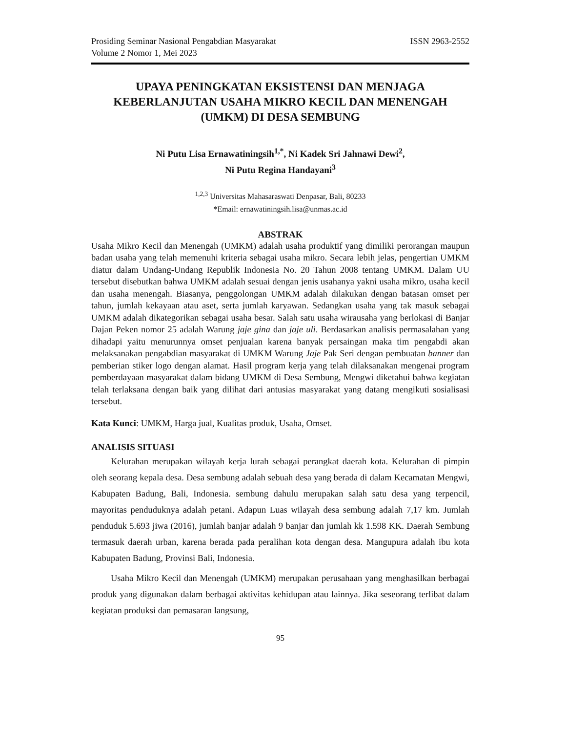Prosiding Seminar Nasional Pengabdian Masyarakat
Volume 2 Nomor 1, Mei 2023 ISSN 2963-2552
UPAYA PENINGKATAN EKSISTENSI DAN MENJAGA KEBERLANJUTAN USAHA MIKRO KECIL DAN MENENGAH (UMKM) DI DESA SEMBUNG
Ni Putu Lisa Ernawatiningsih<sup>1,*</sup>, Ni Kadek Sri Jahnawi Dewi<sup>2</sup>,
Ni Putu Regina Handayani<sup>3</sup>
<sup>1,2,3</sup> Universitas Mahasaraswati Denpasar, Bali, 80233
*Email: ernawatiningsih.lisa@unmas.ac.id
ABSTRAK
Usaha Mikro Kecil dan Menengah (UMKM) adalah usaha produktif yang dimiliki perorangan maupun badan usaha yang telah memenuhi kriteria sebagai usaha mikro. Secara lebih jelas, pengertian UMKM diatur dalam Undang-Undang Republik Indonesia No. 20 Tahun 2008 tentang UMKM. Dalam UU tersebut disebutkan bahwa UMKM adalah sesuai dengan jenis usahanya yakni usaha mikro, usaha kecil dan usaha menengah. Biasanya, penggolongan UMKM adalah dilakukan dengan batasan omset per tahun, jumlah kekayaan atau aset, serta jumlah karyawan. Sedangkan usaha yang tak masuk sebagai UMKM adalah dikategorikan sebagai usaha besar. Salah satu usaha wirausaha yang berlokasi di Banjar Dajan Peken nomor 25 adalah Warung jaje gina dan jaje uli. Berdasarkan analisis permasalahan yang dihadapi yaitu menurunnya omset penjualan karena banyak persaingan maka tim pengabdi akan melaksanakan pengabdian masyarakat di UMKM Warung Jaje Pak Seri dengan pembuatan banner dan pemberian stiker logo dengan alamat. Hasil program kerja yang telah dilaksanakan mengenai program pemberdayaan masyarakat dalam bidang UMKM di Desa Sembung, Mengwi diketahui bahwa kegiatan telah terlaksana dengan baik yang dilihat dari antusias masyarakat yang datang mengikuti sosialisasi tersebut.
Kata Kunci: UMKM, Harga jual, Kualitas produk, Usaha, Omset.
ANALISIS SITUASI
Kelurahan merupakan wilayah kerja lurah sebagai perangkat daerah kota. Kelurahan di pimpin oleh seorang kepala desa. Desa sembung adalah sebuah desa yang berada di dalam Kecamatan Mengwi, Kabupaten Badung, Bali, Indonesia. sembung dahulu merupakan salah satu desa yang terpencil, mayoritas penduduknya adalah petani. Adapun Luas wilayah desa sembung adalah 7,17 km. Jumlah penduduk 5.693 jiwa (2016), jumlah banjar adalah 9 banjar dan jumlah kk 1.598 KK. Daerah Sembung termasuk daerah urban, karena berada pada peralihan kota dengan desa. Mangupura adalah ibu kota Kabupaten Badung, Provinsi Bali, Indonesia.
Usaha Mikro Kecil dan Menengah (UMKM) merupakan perusahaan yang menghasilkan berbagai produk yang digunakan dalam berbagai aktivitas kehidupan atau lainnya. Jika seseorang terlibat dalam kegiatan produksi dan pemasaran langsung,
95